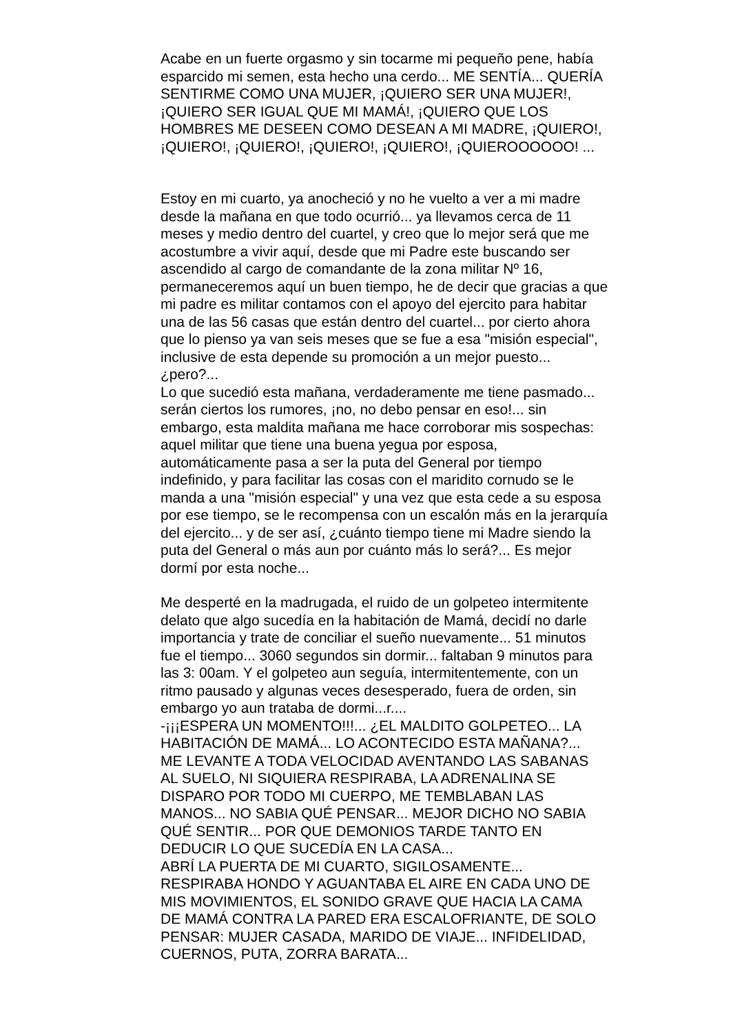Acabe en un fuerte orgasmo y sin tocarme mi pequeño pene, había
esparcido mi semen, esta hecho una cerdo... ME SENTÍA... QUERÍA
SENTIRME COMO UNA MUJER, ¡QUIERO SER UNA MUJER!,
¡QUIERO SER IGUAL QUE MI MAMÁ!, ¡QUIERO QUE LOS
HOMBRES ME DESEEN COMO DESEAN A MI MADRE, ¡QUIERO!,
¡QUIERO!, ¡QUIERO!, ¡QUIERO!, ¡QUIERO!, ¡QUIEROOOOOO! ...
Estoy en mi cuarto, ya anocheció y no he vuelto a ver a mi madre
desde la mañana en que todo ocurrió... ya llevamos cerca de 11
meses y medio dentro del cuartel, y creo que lo mejor será que me
acostumbre a vivir aquí, desde que mi Padre este buscando ser
ascendido al cargo de comandante de la zona militar Nº 16,
permaneceremos aquí un buen tiempo, he de decir que gracias a que
mi padre es militar contamos con el apoyo del ejercito para habitar
una de las 56 casas que están dentro del cuartel... por cierto ahora
que lo pienso ya van seis meses que se fue a esa "misión especial",
inclusive de esta depende su promoción a un mejor puesto...
¿pero?...
Lo que sucedió esta mañana, verdaderamente me tiene pasmado...
serán ciertos los rumores, ¡no, no debo pensar en eso!... sin
embargo, esta maldita mañana me hace corroborar mis sospechas:
aquel militar que tiene una buena yegua por esposa,
automáticamente pasa a ser la puta del General por tiempo
indefinido, y para facilitar las cosas con el maridito cornudo se le
manda a una "misión especial" y una vez que esta cede a su esposa
por ese tiempo, se le recompensa con un escalón más en la jerarquía
del ejercito... y de ser así, ¿cuánto tiempo tiene mi Madre siendo la
puta del General o más aun por cuánto más lo será?... Es mejor
dormí por esta noche...
Me desperté en la madrugada, el ruido de un golpeteo intermitente
delato que algo sucedía en la habitación de Mamá, decidí no darle
importancia y trate de conciliar el sueño nuevamente... 51 minutos
fue el tiempo... 3060 segundos sin dormir... faltaban 9 minutos para
las 3: 00am. Y el golpeteo aun seguía, intermitentemente, con un
ritmo pausado y algunas veces desesperado, fuera de orden, sin
embargo yo aun trataba de dormi...r....
-¡¡¡ESPERA UN MOMENTO!!!... ¿EL MALDITO GOLPETEO... LA
HABITACIÓN DE MAMÁ... LO ACONTECIDO ESTA MAÑANA?...
ME LEVANTE A TODA VELOCIDAD AVENTANDO LAS SABANAS
AL SUELO, NI SIQUIERA RESPIRABA, LA ADRENALINA SE
DISPARO POR TODO MI CUERPO, ME TEMBLABAN LAS
MANOS... NO SABIA QUÉ PENSAR... MEJOR DICHO NO SABIA
QUÉ SENTIR... POR QUE DEMONIOS TARDE TANTO EN
DEDUCIR LO QUE SUCEDÍA EN LA CASA...
ABRÍ LA PUERTA DE MI CUARTO, SIGILOSAMENTE...
RESPIRABA HONDO Y AGUANTABA EL AIRE EN CADA UNO DE
MIS MOVIMIENTOS, EL SONIDO GRAVE QUE HACIA LA CAMA
DE MAMÁ CONTRA LA PARED ERA ESCALOFRIANTE, DE SOLO
PENSAR: MUJER CASADA, MARIDO DE VIAJE... INFIDELIDAD,
CUERNOS, PUTA, ZORRA BARATA...